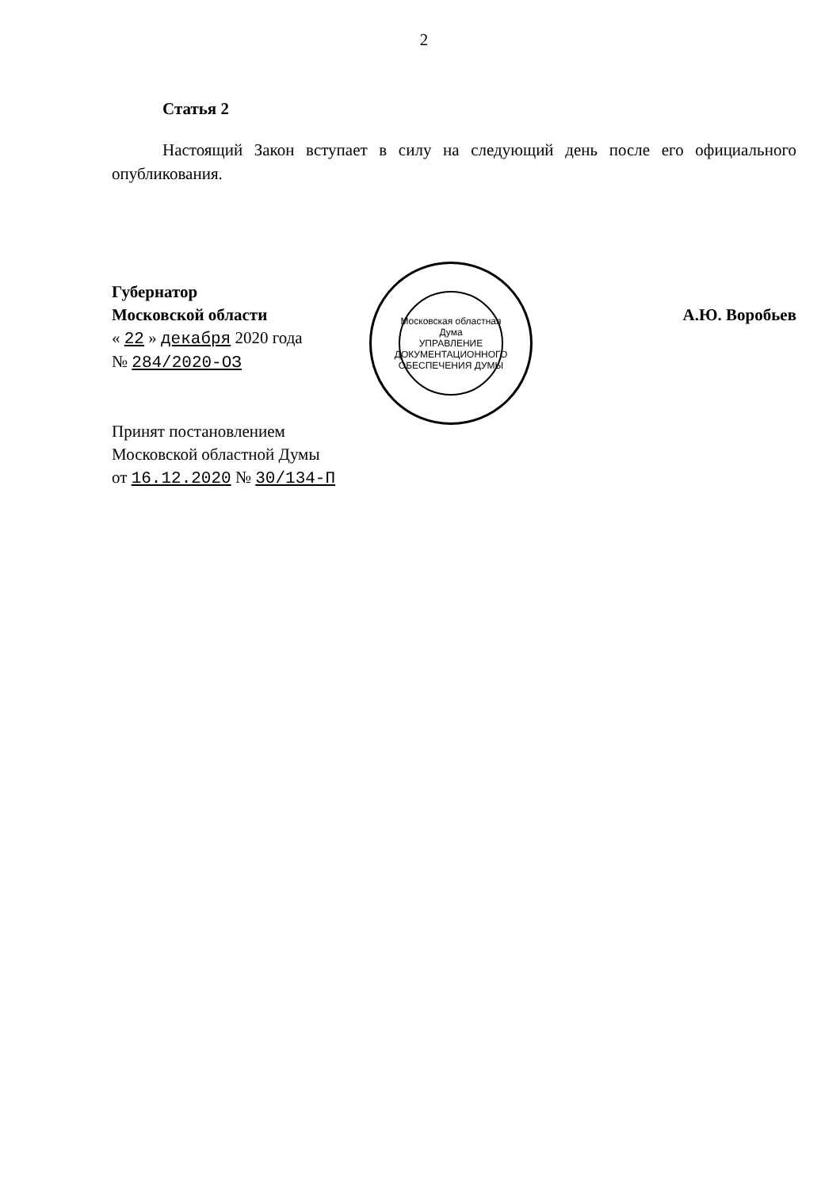2
Статья 2
Настоящий Закон вступает в силу на следующий день после его официального опубликования.
Губернатор
Московской области
« 22 » декабря 2020 года
№ 284/2020-ОЗ
А.Ю. Воробьев
Принят постановлением
Московской областной Думы
от 16.12.2020 № 30/134-П
Московская областная Дума
УПРАВЛЕНИЕ ДОКУМЕНТАЦИОННОГО ОБЕСПЕЧЕНИЯ ДУМЫ